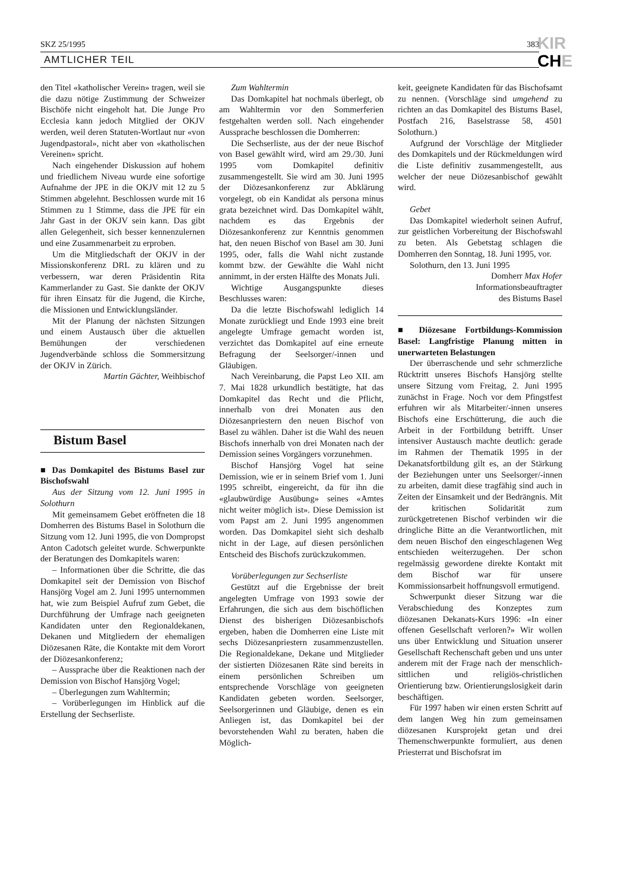SKZ 25/1995 383
AMTLICHER TEIL
KIR
CHE
den Titel «katholischer Verein» tragen, weil sie die dazu nötige Zustimmung der Schweizer Bischöfe nicht eingeholt hat. Die Junge Pro Ecclesia kann jedoch Mitglied der OKJV werden, weil deren Statuten-Wortlaut nur «von Jugendpastoral», nicht aber von «katholischen Vereinen» spricht.
Nach eingehender Diskussion auf hohem und friedlichem Niveau wurde eine sofortige Aufnahme der JPE in die OKJV mit 12 zu 5 Stimmen abgelehnt. Beschlossen wurde mit 16 Stimmen zu 1 Stimme, dass die JPE für ein Jahr Gast in der OKJV sein kann. Das gibt allen Gelegenheit, sich besser kennenzulernen und eine Zusammenarbeit zu erproben.
Um die Mitgliedschaft der OKJV in der Missionskonferenz DRL zu klären und zu verbessern, war deren Präsidentin Rita Kammerlander zu Gast. Sie dankte der OKJV für ihren Einsatz für die Jugend, die Kirche, die Missionen und Entwicklungsländer.
Mit der Planung der nächsten Sitzungen und einem Austausch über die aktuellen Bemühungen der verschiedenen Jugendverbände schloss die Sommersitzung der OKJV in Zürich.
Martin Gächter, Weihbischof
Bistum Basel
■ Das Domkapitel des Bistums Basel zur Bischofswahl
Aus der Sitzung vom 12. Juni 1995 in Solothurn
Mit gemeinsamem Gebet eröffneten die 18 Domherren des Bistums Basel in Solothurn die Sitzung vom 12. Juni 1995, die von Dompropst Anton Cadotsch geleitet wurde. Schwerpunkte der Beratungen des Domkapitels waren:
– Informationen über die Schritte, die das Domkapitel seit der Demission von Bischof Hansjörg Vogel am 2. Juni 1995 unternommen hat, wie zum Beispiel Aufruf zum Gebet, die Durchführung der Umfrage nach geeigneten Kandidaten unter den Regionaldekanen, Dekanen und Mitgliedern der ehemaligen Diözesanen Räte, die Kontakte mit dem Vorort der Diözesankonferenz;
– Aussprache über die Reaktionen nach der Demission von Bischof Hansjörg Vogel;
– Überlegungen zum Wahltermin;
– Vorüberlegungen im Hinblick auf die Erstellung der Sechserliste.
Zum Wahltermin
Das Domkapitel hat nochmals überlegt, ob am Wahltermin vor den Sommerferien festgehalten werden soll. Nach eingehender Aussprache beschlossen die Domherren:
Die Sechserliste, aus der der neue Bischof von Basel gewählt wird, wird am 29./30. Juni 1995 vom Domkapitel definitiv zusammengestellt. Sie wird am 30. Juni 1995 der Diözesankonferenz zur Abklärung vorgelegt, ob ein Kandidat als persona minus grata bezeichnet wird. Das Domkapitel wählt, nachdem es das Ergebnis der Diözesankonferenz zur Kenntnis genommen hat, den neuen Bischof von Basel am 30. Juni 1995, oder, falls die Wahl nicht zustande kommt bzw. der Gewählte die Wahl nicht annimmt, in der ersten Hälfte des Monats Juli.
Wichtige Ausgangspunkte dieses Beschlusses waren:
Da die letzte Bischofswahl lediglich 14 Monate zurückliegt und Ende 1993 eine breit angelegte Umfrage gemacht worden ist, verzichtet das Domkapitel auf eine erneute Befragung der Seelsorger/-innen und Gläubigen.
Nach Vereinbarung, die Papst Leo XII. am 7. Mai 1828 urkundlich bestätigte, hat das Domkapitel das Recht und die Pflicht, innerhalb von drei Monaten aus den Diözesanpriestern den neuen Bischof von Basel zu wählen. Daher ist die Wahl des neuen Bischofs innerhalb von drei Monaten nach der Demission seines Vorgängers vorzunehmen.
Bischof Hansjörg Vogel hat seine Demission, wie er in seinem Brief vom 1. Juni 1995 schreibt, eingereicht, da für ihn die «glaubwürdige Ausübung» seines «Amtes nicht weiter möglich ist». Diese Demission ist vom Papst am 2. Juni 1995 angenommen worden. Das Domkapitel sieht sich deshalb nicht in der Lage, auf diesen persönlichen Entscheid des Bischofs zurückzukommen.
Vorüberlegungen zur Sechserliste
Gestützt auf die Ergebnisse der breit angelegten Umfrage von 1993 sowie der Erfahrungen, die sich aus dem bischöflichen Dienst des bisherigen Diözesanbischofs ergeben, haben die Domherren eine Liste mit sechs Diözesanpriestern zusammenzustellen. Die Regionaldekane, Dekane und Mitglieder der sistierten Diözesanen Räte sind bereits in einem persönlichen Schreiben um entsprechende Vorschläge von geeigneten Kandidaten gebeten worden. Seelsorger, Seelsorgerinnen und Gläubige, denen es ein Anliegen ist, das Domkapitel bei der bevorstehenden Wahl zu beraten, haben die Möglich-
keit, geeignete Kandidaten für das Bischofsamt zu nennen. (Vorschläge sind umgehend zu richten an das Domkapitel des Bistums Basel, Postfach 216, Baselstrasse 58, 4501 Solothurn.)
Aufgrund der Vorschläge der Mitglieder des Domkapitels und der Rückmeldungen wird die Liste definitiv zusammengestellt, aus welcher der neue Diözesanbischof gewählt wird.
Gebet
Das Domkapitel wiederholt seinen Aufruf, zur geistlichen Vorbereitung der Bischofswahl zu beten. Als Gebetstag schlagen die Domherren den Sonntag, 18. Juni 1995, vor.
Solothurn, den 13. Juni 1995
Domherr Max Hofer
Informationsbeauftragter
des Bistums Basel
■ Diözesane Fortbildungs-Kommission Basel: Langfristige Planung mitten in unerwarteten Belastungen
Der überraschende und sehr schmerzliche Rücktritt unseres Bischofs Hansjörg stellte unsere Sitzung vom Freitag, 2. Juni 1995 zunächst in Frage. Noch vor dem Pfingstfest erfuhren wir als Mitarbeiter/-innen unseres Bischofs eine Erschütterung, die auch die Arbeit in der Fortbildung betrifft. Unser intensiver Austausch machte deutlich: gerade im Rahmen der Thematik 1995 in der Dekanatsfortbildung gilt es, an der Stärkung der Beziehungen unter uns Seelsorger/-innen zu arbeiten, damit diese tragfähig sind auch in Zeiten der Einsamkeit und der Bedrängnis. Mit der kritischen Solidarität zum zurückgetretenen Bischof verbinden wir die dringliche Bitte an die Verantwortlichen, mit dem neuen Bischof den eingeschlagenen Weg entschieden weiterzugehen. Der schon regelmässig gewordene direkte Kontakt mit dem Bischof war für unsere Kommissionsarbeit hoffnungsvoll ermutigend.
Schwerpunkt dieser Sitzung war die Verabschiedung des Konzeptes zum diözesanen Dekanats-Kurs 1996: «In einer offenen Gesellschaft verloren?» Wir wollen uns über Entwicklung und Situation unserer Gesellschaft Rechenschaft geben und uns unter anderem mit der Frage nach der menschlich-sittlichen und religiös-christlichen Orientierung bzw. Orientierungslosigkeit darin beschäftigen.
Für 1997 haben wir einen ersten Schritt auf dem langen Weg hin zum gemeinsamen diözesanen Kursprojekt getan und drei Themenschwerpunkte formuliert, aus denen Priesterrat und Bischofsrat im